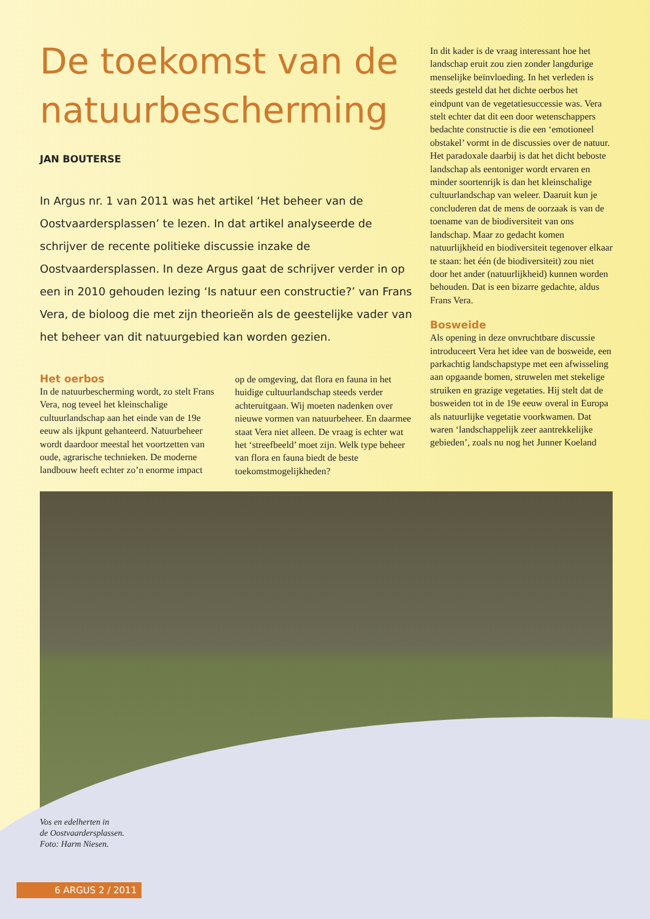De toekomst van de natuurbescherming
JAN BOUTERSE
In Argus nr. 1 van 2011 was het artikel ‘Het beheer van de Oostvaardersplassen’ te lezen. In dat artikel analyseerde de schrijver de recente politieke discussie inzake de Oostvaardersplassen. In deze Argus gaat de schrijver verder in op een in 2010 gehouden lezing ‘Is natuur een constructie?’ van Frans Vera, de bioloog die met zijn theorieën als de geestelijke vader van het beheer van dit natuurgebied kan worden gezien.
Het oerbos
In de natuurbescherming wordt, zo stelt Frans Vera, nog teveel het kleinschalige cultuurlandschap aan het einde van de 19e eeuw als ijkpunt gehanteerd. Natuurbeheer wordt daardoor meestal het voortzetten van oude, agrarische technieken. De moderne landbouw heeft echter zo’n enorme impact
op de omgeving, dat flora en fauna in het huidige cultuurlandschap steeds verder achteruitgaan. Wij moeten nadenken over nieuwe vormen van natuurbeheer. En daarmee staat Vera niet alleen. De vraag is echter wat het ‘streefbeeld’ moet zijn. Welk type beheer van flora en fauna biedt de beste toekomstmogelijkheden?
In dit kader is de vraag interessant hoe het landschap eruit zou zien zonder langdurige menselijke beïnvloeding. In het verleden is steeds gesteld dat het dichte oerbos het eindpunt van de vegetatiesuccessie was. Vera stelt echter dat dit een door weten­schappers bedachte constructie is die een ‘emotioneel obstakel’ vormt in de discussies over de natuur. Het paradoxale daarbij is dat het dicht beboste landschap als eento­niger wordt ervaren en minder soortenrijk is dan het kleinschalige cultuurlandschap van weleer. Daaruit kun je concluderen dat de mens de oorzaak is van de toename van de biodiversiteit van ons landschap. Maar zo gedacht komen natuurlijkheid en biodi­versiteit tegenover elkaar te staan: het één (de biodiversiteit) zou niet door het ander (natuurlijkheid) kunnen worden behouden. Dat is een bizarre gedachte, aldus Frans Vera.
Bosweide
Als opening in deze onvruchtbare dis­cussie introduceert Vera het idee van de bosweide, een parkachtig landschapstype met een afwisseling aan opgaande bomen, struwelen met stekelige struiken en gra­zige vegetaties. Hij stelt dat de bosweiden tot in de 19e eeuw overal in Europa als natuurlijke vegetatie voorkwamen. Dat waren ‘landschappelijk zeer aantrekkelijke gebieden’, zoals nu nog het Junner Koeland
Vos en edelherten in
de Oostvaardersplassen.
Foto: Harm Niesen.
6 ARGUS 2 / 2011